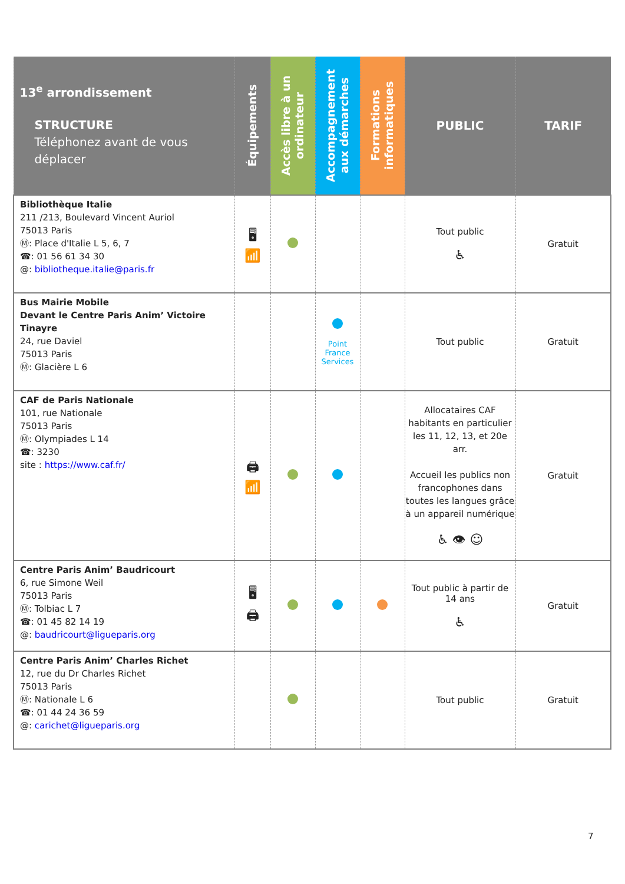| 13<sup>e</sup> arrondissement STRUCTURE Téléphonez avant de vous déplacer | Équipements | Accès libre à un ordinateur | Accompagnement aux démarches | Formations informatiques | PUBLIC | TARIF |
| --- | --- | --- | --- | --- | --- | --- |
| Bibliothèque Italie 211 /213, Boulevard Vincent Auriol 75013 Paris Ⓜ: Place d'Italie L 5, 6, 7 ☎: 01 56 61 34 30 @: bibliotheque.italie@paris.fr | 🖥 📶 | | | | Tout public ♿ | Gratuit |
| Bus Mairie Mobile Devant le Centre Paris Anim’ Victoire Tinayre 24, rue Daviel 75013 Paris Ⓜ: Glacière L 6 | | | Point France Services | | Tout public | Gratuit |
| CAF de Paris Nationale 101, rue Nationale 75013 Paris Ⓜ: Olympiades L 14 ☎: 3230 site : https://www.caf.fr/ | 🖨 📶 | | | | Allocataires CAF habitants en particulier les 11, 12, 13, et 20e arr. Accueil les publics non francophones dans toutes les langues grâce à un appareil numérique ♿ 👁 ☺ | Gratuit |
| Centre Paris Anim’ Baudricourt 6, rue Simone Weil 75013 Paris Ⓜ: Tolbiac L 7 ☎: 01 45 82 14 19 @: baudricourt@ligueparis.org | 🖥 🖨 | | | | Tout public à partir de 14 ans ♿ | Gratuit |
| Centre Paris Anim’ Charles Richet 12, rue du Dr Charles Richet 75013 Paris Ⓜ: Nationale L 6 ☎: 01 44 24 36 59 @: carichet@ligueparis.org | | | | | Tout public | Gratuit |
7